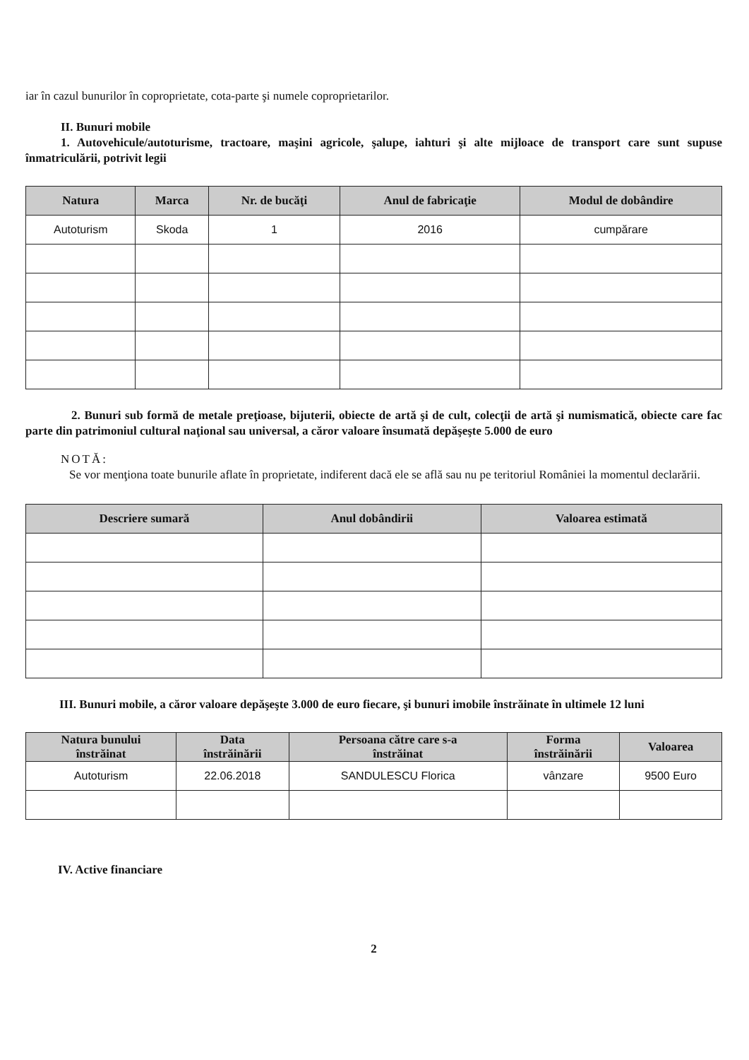iar în cazul bunurilor în coproprietate, cota-parte şi numele coproprietarilor.
II. Bunuri mobile
1. Autovehicule/autoturisme, tractoare, maşini agricole, şalupe, iahturi şi alte mijloace de transport care sunt supuse înmatriculării, potrivit legii
| Natura | Marca | Nr. de bucăţi | Anul de fabricaţie | Modul de dobândire |
| --- | --- | --- | --- | --- |
| Autoturism | Skoda | 1 | 2016 | cumpărare |
2. Bunuri sub formă de metale preţioase, bijuterii, obiecte de artă şi de cult, colecţii de artă şi numismatică, obiecte care fac parte din patrimoniul cultural naţional sau universal, a căror valoare însumată depăşeşte 5.000 de euro
NOTĂ:
Se vor menţiona toate bunurile aflate în proprietate, indiferent dacă ele se află sau nu pe teritoriul României la momentul declarării.
| Descriere sumară | Anul dobândirii | Valoarea estimată |
| --- | --- | --- |
III. Bunuri mobile, a căror valoare depăşeşte 3.000 de euro fiecare, şi bunuri imobile înstrăinate în ultimele 12 luni
| Natura bunului înstrăinat | Data înstrăinării | Persoana către care s-a înstrăinat | Forma înstrăinării | Valoarea |
| --- | --- | --- | --- | --- |
| Autoturism | 22.06.2018 | SANDULESCU Florica | vânzare | 9500 Euro |
IV. Active financiare
2